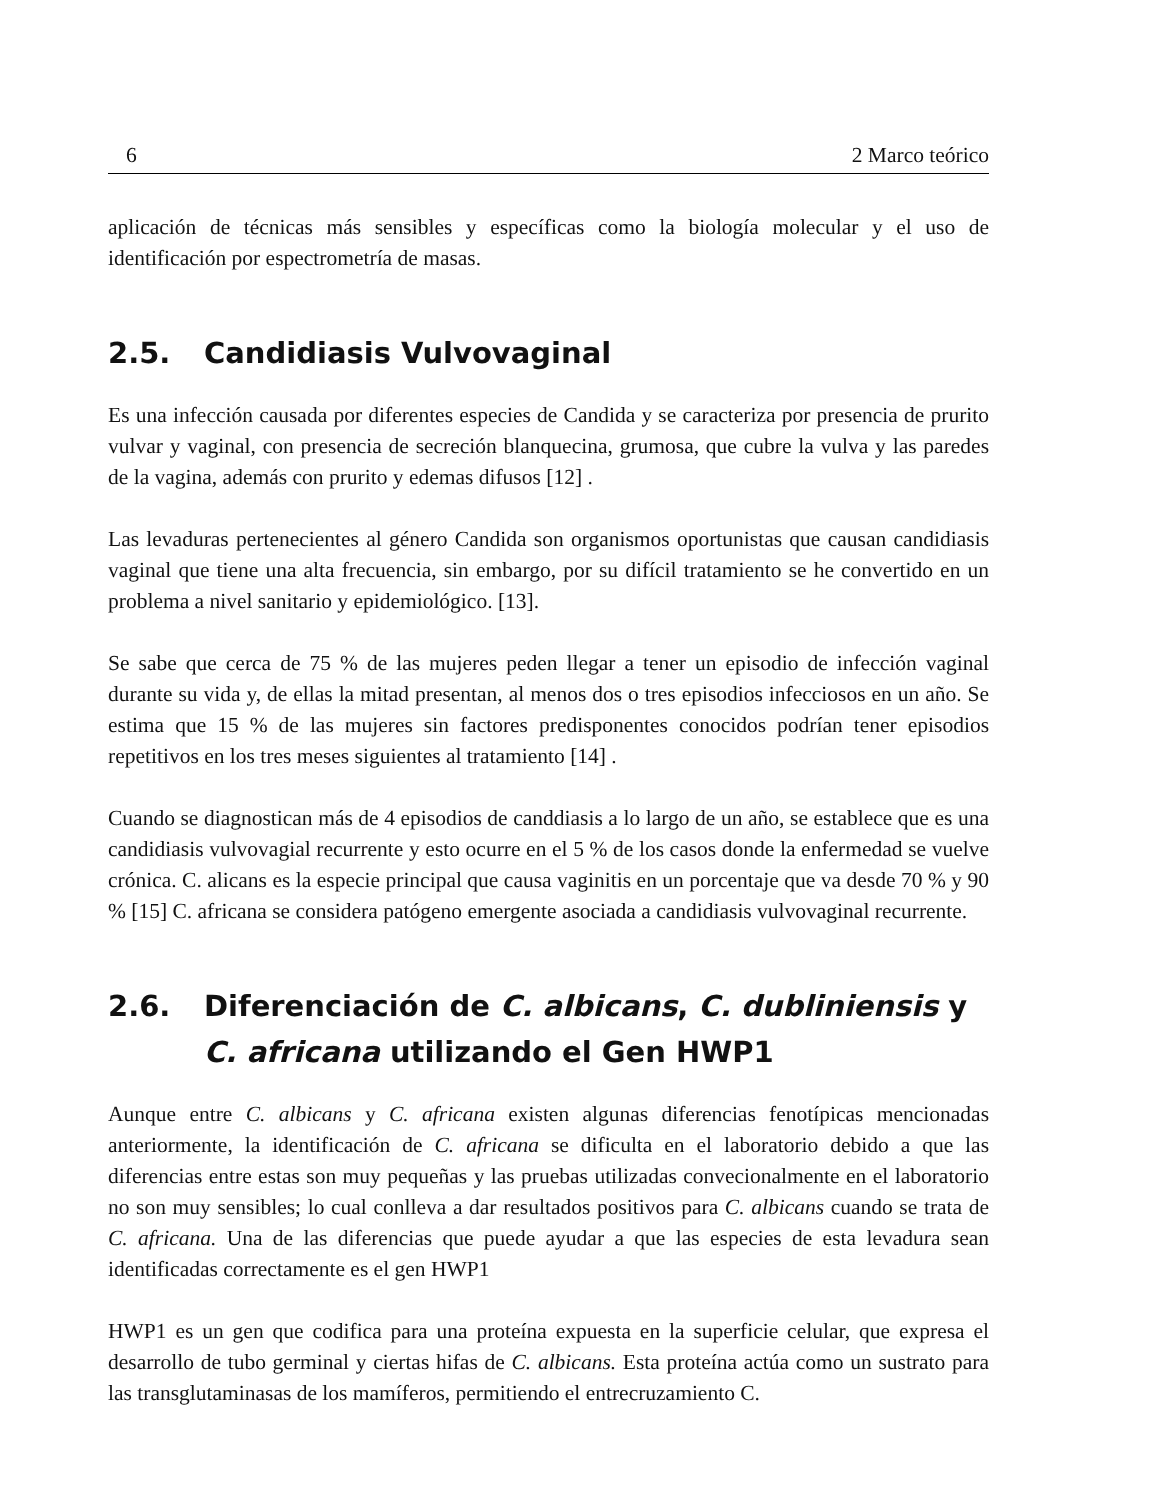6 2 Marco teórico
aplicación de técnicas más sensibles y específicas como la biología molecular y el uso de identificación por espectrometría de masas.
2.5. Candidiasis Vulvovaginal
Es una infección causada por diferentes especies de Candida y se caracteriza por presencia de prurito vulvar y vaginal, con presencia de secreción blanquecina, grumosa, que cubre la vulva y las paredes de la vagina, además con prurito y edemas difusos [12] .
Las levaduras pertenecientes al género Candida son organismos oportunistas que causan candidiasis vaginal que tiene una alta frecuencia, sin embargo, por su difícil tratamiento se he convertido en un problema a nivel sanitario y epidemiológico. [13].
Se sabe que cerca de 75 % de las mujeres peden llegar a tener un episodio de infección vaginal durante su vida y, de ellas la mitad presentan, al menos dos o tres episodios infecciosos en un año. Se estima que 15 % de las mujeres sin factores predisponentes conocidos podrían tener episodios repetitivos en los tres meses siguientes al tratamiento [14] .
Cuando se diagnostican más de 4 episodios de canddiasis a lo largo de un año, se establece que es una candidiasis vulvovagial recurrente y esto ocurre en el 5 % de los casos donde la enfermedad se vuelve crónica. C. alicans es la especie principal que causa vaginitis en un porcentaje que va desde 70 % y 90 % [15] C. africana se considera patógeno emergente asociada a candidiasis vulvovaginal recurrente.
2.6. Diferenciación de C. albicans, C. dubliniensis y C. africana utilizando el Gen HWP1
Aunque entre C. albicans y C. africana existen algunas diferencias fenotípicas mencionadas anteriormente, la identificación de C. africana se dificulta en el laboratorio debido a que las diferencias entre estas son muy pequeñas y las pruebas utilizadas convecionalmente en el laboratorio no son muy sensibles; lo cual conlleva a dar resultados positivos para C. albicans cuando se trata de C. africana. Una de las diferencias que puede ayudar a que las especies de esta levadura sean identificadas correctamente es el gen HWP1
HWP1 es un gen que codifica para una proteína expuesta en la superficie celular, que expresa el desarrollo de tubo germinal y ciertas hifas de C. albicans. Esta proteína actúa como un sustrato para las transglutaminasas de los mamíferos, permitiendo el entrecruzamiento C.